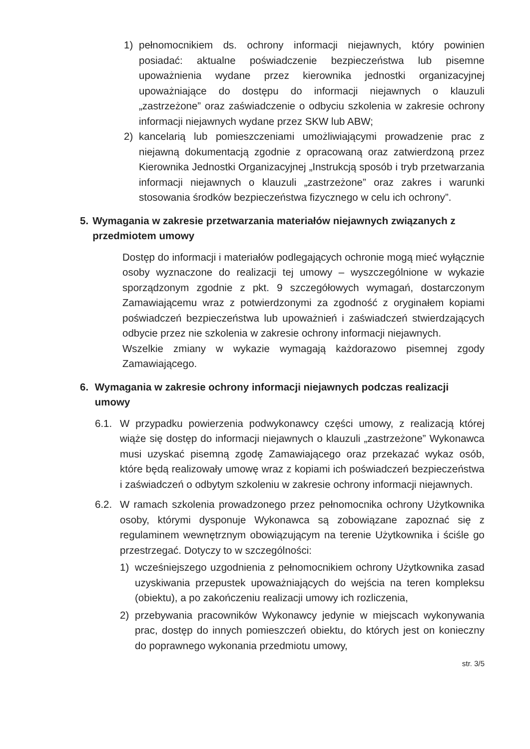1) pełnomocnikiem ds. ochrony informacji niejawnych, który powinien posiadać: aktualne poświadczenie bezpieczeństwa lub pisemne upoważnienia wydane przez kierownika jednostki organizacyjnej upoważniające do dostępu do informacji niejawnych o klauzuli „zastrzeżone” oraz zaświadczenie o odbyciu szkolenia w zakresie ochrony informacji niejawnych wydane przez SKW lub ABW;
2) kancelarią lub pomieszczeniami umożliwiającymi prowadzenie prac z niejawną dokumentacją zgodnie z opracowaną oraz zatwierdzoną przez Kierownika Jednostki Organizacyjnej „Instrukcją sposób i tryb przetwarzania informacji niejawnych o klauzuli „zastrzeżone” oraz zakres i warunki stosowania środków bezpieczeństwa fizycznego w celu ich ochrony”.
5. Wymagania w zakresie przetwarzania materiałów niejawnych związanych z przedmiotem umowy
Dostęp do informacji i materiałów podlegających ochronie mogą mieć wyłącznie osoby wyznaczone do realizacji tej umowy – wyszczególnione w wykazie sporządzonym zgodnie z pkt. 9 szczegółowych wymagań, dostarczonym Zamawiającemu wraz z potwierdzonymi za zgodność z oryginałem kopiami poświadczeń bezpieczeństwa lub upoważnień i zaświadczeń stwierdzających odbycie przez nie szkolenia w zakresie ochrony informacji niejawnych.
Wszelkie zmiany w wykazie wymagają każdorazowo pisemnej zgody Zamawiającego.
6. Wymagania w zakresie ochrony informacji niejawnych podczas realizacji umowy
6.1. W przypadku powierzenia podwykonawcy części umowy, z realizacją której wiąże się dostęp do informacji niejawnych o klauzuli „zastrzeżone” Wykonawca musi uzyskać pisemną zgodę Zamawiającego oraz przekazać wykaz osób, które będą realizowały umowę wraz z kopiami ich poświadczeń bezpieczeństwa i zaświadczeń o odbytym szkoleniu w zakresie ochrony informacji niejawnych.
6.2. W ramach szkolenia prowadzonego przez pełnomocnika ochrony Użytkownika osoby, którymi dysponuje Wykonawca są zobowiązane zapoznać się z regulaminem wewnętrznym obowiązującym na terenie Użytkownika i ściśle go przestrzegać. Dotyczy to w szczególności:
1) wcześniejszego uzgodnienia z pełnomocnikiem ochrony Użytkownika zasad uzyskiwania przepustek upoważniających do wejścia na teren kompleksu (obiektu), a po zakończeniu realizacji umowy ich rozliczenia,
2) przebywania pracowników Wykonawcy jedynie w miejscach wykonywania prac, dostęp do innych pomieszczeń obiektu, do których jest on konieczny do poprawnego wykonania przedmiotu umowy,
str. 3/5